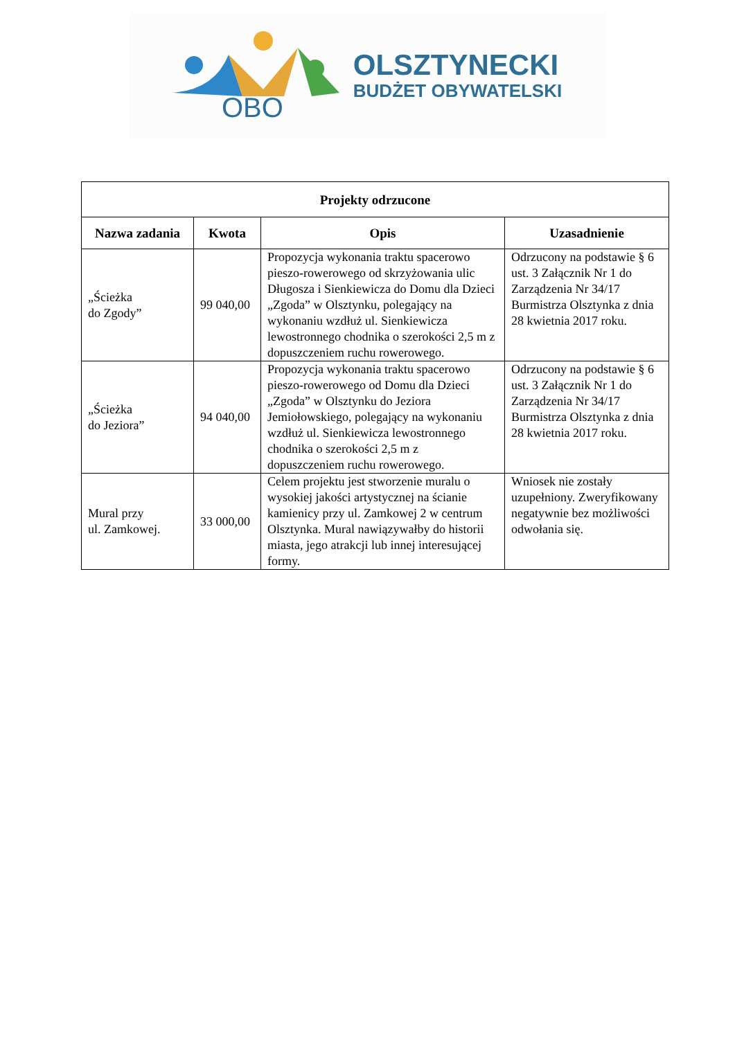OBO
OLSZTYNECKI
BUDŻET OBYWATELSKI
| Projekty odrzucone | | | |
| --- | --- | --- | --- |
| Nazwa zadania | Kwota | Opis | Uzasadnienie |
| „Ścieżka do Zgody” | 99 040,00 | Propozycja wykonania traktu spacerowo pieszo-rowerowego od skrzyżowania ulic Długosza i Sienkiewicza do Domu dla Dzieci „Zgoda” w Olsztynku, polegający na wykonaniu wzdłuż ul. Sienkiewicza lewostronnego chodnika o szerokości 2,5 m z dopuszczeniem ruchu rowerowego. | Odrzucony na podstawie § 6 ust. 3 Załącznik Nr 1 do Zarządzenia Nr 34/17 Burmistrza Olsztynka z dnia 28 kwietnia 2017 roku. |
| „Ścieżka do Jeziora” | 94 040,00 | Propozycja wykonania traktu spacerowo pieszo-rowerowego od Domu dla Dzieci „Zgoda” w Olsztynku do Jeziora Jemiołowskiego, polegający na wykonaniu wzdłuż ul. Sienkiewicza lewostronnego chodnika o szerokości 2,5 m z dopuszczeniem ruchu rowerowego. | Odrzucony na podstawie § 6 ust. 3 Załącznik Nr 1 do Zarządzenia Nr 34/17 Burmistrza Olsztynka z dnia 28 kwietnia 2017 roku. |
| Mural przy ul. Zamkowej. | 33 000,00 | Celem projektu jest stworzenie muralu o wysokiej jakości artystycznej na ścianie kamienicy przy ul. Zamkowej 2 w centrum Olsztynka. Mural nawiązywałby do historii miasta, jego atrakcji lub innej interesującej formy. | Wniosek nie zostały uzupełniony. Zweryfikowany negatywnie bez możliwości odwołania się. |